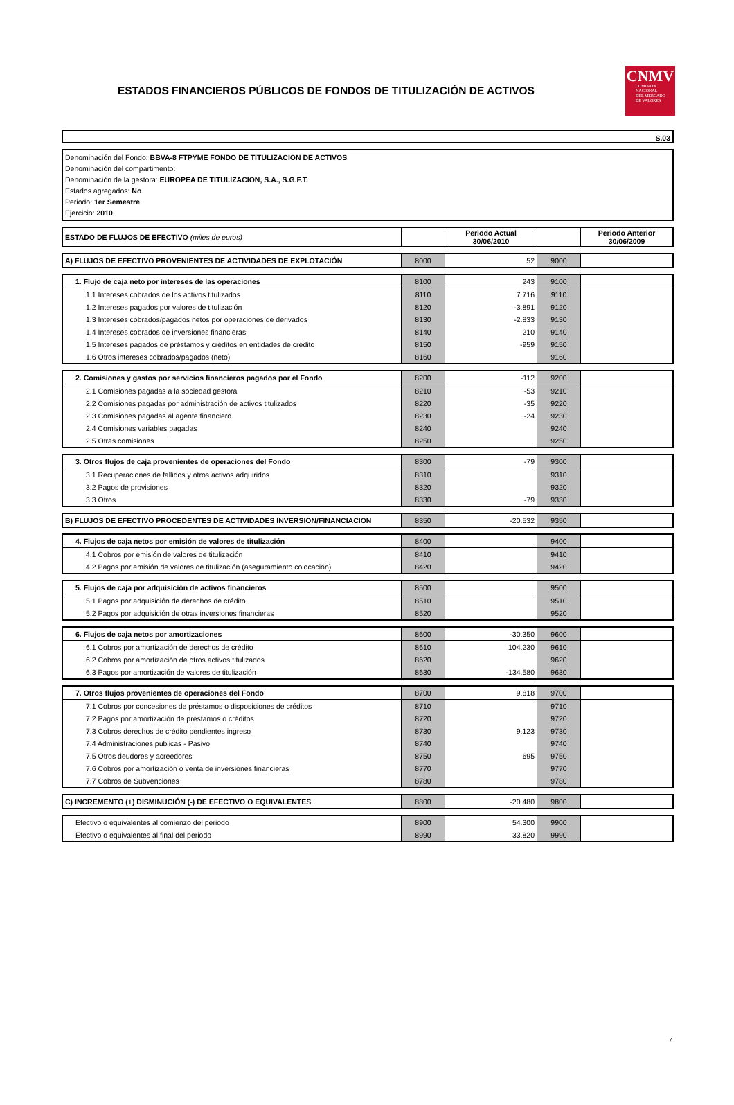ESTADOS FINANCIEROS PÚBLICOS DE FONDOS DE TITULIZACIÓN DE ACTIVOS
CNMV
COMISIÓN
NACIONAL
DEL MERCADO
DE VALORES
S.03
Denominación del Fondo: BBVA-8 FTPYME FONDO DE TITULIZACION DE ACTIVOS
Denominación del compartimento:
Denominación de la gestora: EUROPEA DE TITULIZACION, S.A., S.G.F.T.
Estados agregados: No
Periodo: 1er Semestre
Ejercicio: 2010
| ESTADO DE FLUJOS DE EFECTIVO (miles de euros) | | Periodo Actual 30/06/2010 | | Periodo Anterior 30/06/2009 |
| --- | --- | --- | --- | --- |
| A) FLUJOS DE EFECTIVO PROVENIENTES DE ACTIVIDADES DE EXPLOTACIÓN | 8000 | 52 | 9000 | |
| 1. Flujo de caja neto por intereses de las operaciones | 8100 | 243 | 9100 | |
| 1.1 Intereses cobrados de los activos titulizados | 8110 | 7.716 | 9110 | |
| 1.2 Intereses pagados por valores de titulización | 8120 | -3.891 | 9120 | |
| 1.3 Intereses cobrados/pagados netos por operaciones de derivados | 8130 | -2.833 | 9130 | |
| 1.4 Intereses cobrados de inversiones financieras | 8140 | 210 | 9140 | |
| 1.5 Intereses pagados de préstamos y créditos en entidades de crédito | 8150 | -959 | 9150 | |
| 1.6 Otros intereses cobrados/pagados (neto) | 8160 | | 9160 | |
| 2. Comisiones y gastos por servicios financieros pagados por el Fondo | 8200 | -112 | 9200 | |
| 2.1 Comisiones pagadas a la sociedad gestora | 8210 | -53 | 9210 | |
| 2.2 Comisiones pagadas por administración de activos titulizados | 8220 | -35 | 9220 | |
| 2.3 Comisiones pagadas al agente financiero | 8230 | -24 | 9230 | |
| 2.4 Comisiones variables pagadas | 8240 | | 9240 | |
| 2.5 Otras comisiones | 8250 | | 9250 | |
| 3. Otros flujos de caja provenientes de operaciones del Fondo | 8300 | -79 | 9300 | |
| 3.1 Recuperaciones de fallidos y otros activos adquiridos | 8310 | | 9310 | |
| 3.2 Pagos de provisiones | 8320 | | 9320 | |
| 3.3 Otros | 8330 | -79 | 9330 | |
| B) FLUJOS DE EFECTIVO PROCEDENTES DE ACTIVIDADES INVERSION/FINANCIACION | 8350 | -20.532 | 9350 | |
| 4. Flujos de caja netos por emisión de valores de titulización | 8400 | | 9400 | |
| 4.1 Cobros por emisión de valores de titulización | 8410 | | 9410 | |
| 4.2 Pagos por emisión de valores de titulización (aseguramiento colocación) | 8420 | | 9420 | |
| 5. Flujos de caja por adquisición de activos financieros | 8500 | | 9500 | |
| 5.1 Pagos por adquisición de derechos de crédito | 8510 | | 9510 | |
| 5.2 Pagos por adquisición de otras inversiones financieras | 8520 | | 9520 | |
| 6. Flujos de caja netos por amortizaciones | 8600 | -30.350 | 9600 | |
| 6.1 Cobros por amortización de derechos de crédito | 8610 | 104.230 | 9610 | |
| 6.2 Cobros por amortización de otros activos titulizados | 8620 | | 9620 | |
| 6.3 Pagos por amortización de valores de titulización | 8630 | -134.580 | 9630 | |
| 7. Otros flujos provenientes de operaciones del Fondo | 8700 | 9.818 | 9700 | |
| 7.1 Cobros por concesiones de préstamos o disposiciones de créditos | 8710 | | 9710 | |
| 7.2 Pagos por amortización de préstamos o créditos | 8720 | | 9720 | |
| 7.3 Cobros derechos de crédito pendientes ingreso | 8730 | 9.123 | 9730 | |
| 7.4 Administraciones públicas - Pasivo | 8740 | | 9740 | |
| 7.5 Otros deudores y acreedores | 8750 | 695 | 9750 | |
| 7.6 Cobros por amortización o venta de inversiones financieras | 8770 | | 9770 | |
| 7.7 Cobros de Subvenciones | 8780 | | 9780 | |
| C) INCREMENTO (+) DISMINUCIÓN (-) DE EFECTIVO O EQUIVALENTES | 8800 | -20.480 | 9800 | |
| Efectivo o equivalentes al comienzo del periodo | 8900 | 54.300 | 9900 | |
| Efectivo o equivalentes al final del periodo | 8990 | 33.820 | 9990 | |
7